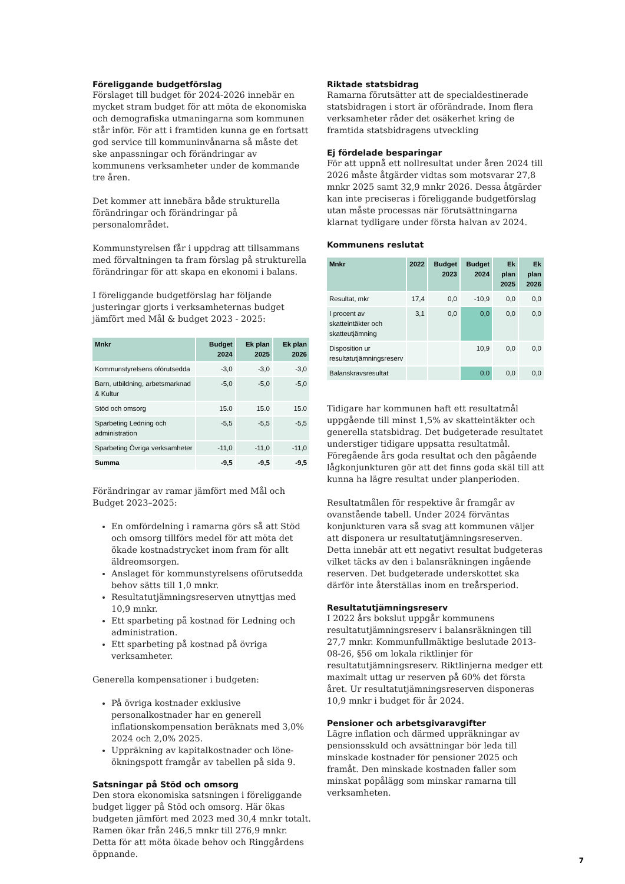Föreliggande budgetförslag
Förslaget till budget för 2024-2026 innebär en mycket stram budget för att möta de ekonomiska och demografiska utmaningarna som kommunen står inför. För att i framtiden kunna ge en fortsatt god service till kommuninvånarna så måste det ske anpassningar och förändringar av kommunens verksamheter under de kommande tre åren.
Det kommer att innebära både strukturella förändringar och förändringar på personalområdet.
Kommunstyrelsen får i uppdrag att tillsammans med förvaltningen ta fram förslag på strukturella förändringar för att skapa en ekonomi i balans.
I föreliggande budgetförslag har följande justeringar gjorts i verksamheternas budget jämfört med Mål & budget 2023 - 2025:
| Mnkr | Budget 2024 | Ek plan 2025 | Ek plan 2026 |
| --- | --- | --- | --- |
| Kommunstyrelsens oförutsedda | -3,0 | -3,0 | -3,0 |
| Barn, utbildning, arbetsmarknad & Kultur | -5,0 | -5,0 | -5,0 |
| Stöd och omsorg | 15.0 | 15.0 | 15.0 |
| Sparbeting Ledning och administration | -5,5 | -5,5 | -5,5 |
| Sparbeting Övriga verksamheter | -11,0 | -11,0 | -11,0 |
| Summa | -9,5 | -9,5 | -9,5 |
Förändringar av ramar jämfört med Mål och Budget 2023–2025:
En omfördelning i ramarna görs så att Stöd och omsorg tillförs medel för att möta det ökade kostnadstrycket inom fram för allt äldreomsorgen.
Anslaget för kommunstyrelsens oförutsedda behov sätts till 1,0 mnkr.
Resultatutjämningsreserven utnyttjas med 10,9 mnkr.
Ett sparbeting på kostnad för Ledning och administration.
Ett sparbeting på kostnad på övriga verksamheter.
Generella kompensationer i budgeten:
På övriga kostnader exklusive personalkostnader har en generell inflationskompensation beräknats med 3,0% 2024 och 2,0% 2025.
Uppräkning av kapitalkostnader och löne­ökningspott framgår av tabellen på sida 9.
Satsningar på Stöd och omsorg
Den stora ekonomiska satsningen i föreliggande budget ligger på Stöd och omsorg. Här ökas budgeten jämfört med 2023 med 30,4 mnkr totalt. Ramen ökar från 246,5 mnkr till 276,9 mnkr. Detta för att möta ökade behov och Ringgårdens öppnande.
Riktade statsbidrag
Ramarna förutsätter att de specialdestinerade statsbidragen i stort är oförändrade. Inom flera verksamheter råder det osäkerhet kring de framtida statsbidragens utveckling
Ej fördelade besparingar
För att uppnå ett nollresultat under åren 2024 till 2026 måste åtgärder vidtas som motsvarar 27,8 mnkr 2025 samt 32,9 mnkr 2026. Dessa åtgärder kan inte preciseras i föreliggande budgetförslag utan måste processas när förutsättningarna klarnat tydligare under första halvan av 2024.
Kommunens reslutat
| Mnkr | 2022 | Budget 2023 | Budget 2024 | Ek plan 2025 | Ek plan 2026 |
| --- | --- | --- | --- | --- | --- |
| Resultat, mkr | 17,4 | 0,0 | -10,9 | 0,0 | 0,0 |
| I procent av skatteintäkter och skatteutjämning | 3,1 | 0,0 | 0,0 | 0,0 | 0,0 |
| Disposition ur resultatutjämnings­reserv | | | 10,9 | 0,0 | 0,0 |
| Balanskravsresultat | | | 0.0 | 0,0 | 0,0 |
Tidigare har kommunen haft ett resultatmål uppgående till minst 1,5% av skatteintäkter och generella statsbidrag. Det budgeterade resultatet understiger tidigare uppsatta resultatmål. Föregående års goda resultat och den pågående lågkonjunkturen gör att det finns goda skäl till att kunna ha lägre resultat under planperioden.
Resultatmålen för respektive år framgår av ovanstående tabell. Under 2024 förväntas konjunkturen vara så svag att kommunen väljer att disponera ur resultatutjämningsreserven. Detta innebär att ett negativt resultat budgeteras vilket täcks av den i balansräkningen ingående reserven. Det budgeterade underskottet ska därför inte återställas inom en treårsperiod.
Resultatutjämningsreserv
I 2022 års bokslut uppgår kommunens resultatutjämningsreserv i balansräkningen till 27,7 mnkr. Kommunfullmäktige beslutade 2013-08-26, §56 om lokala riktlinjer för resultatutjämningsreserv. Riktlinjerna medger ett maximalt uttag ur reserven på 60% det första året. Ur resultatutjämningsreserven disponeras 10,9 mnkr i budget för år 2024.
Pensioner och arbetsgivaravgifter
Lägre inflation och därmed uppräkningar av pensionsskuld och avsättningar bör leda till minskade kostnader för pensioner 2025 och framåt. Den minskade kostnaden faller som minskat po­pålägg som minskar ramarna till verksamheten.
7